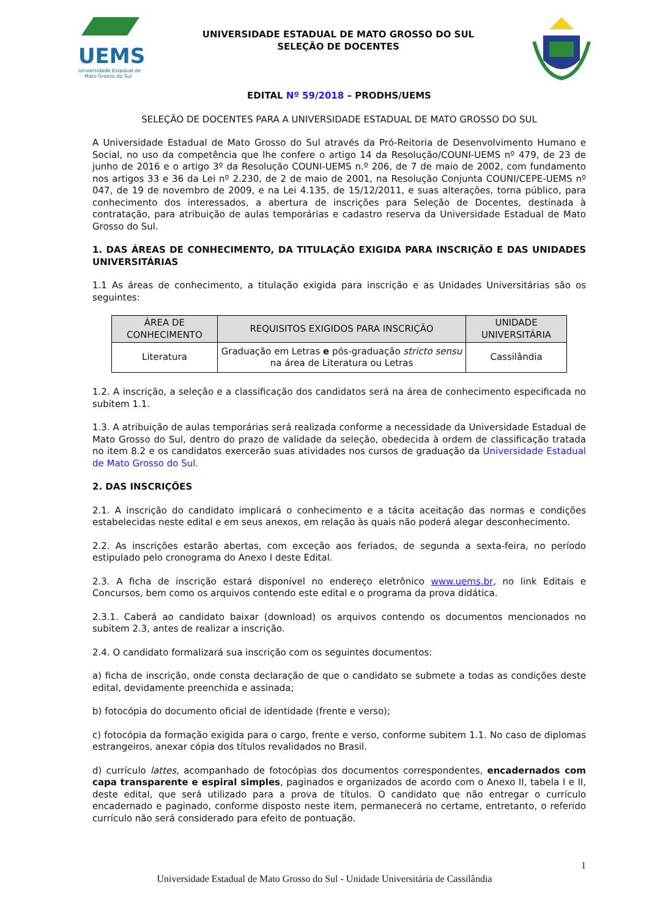UEMS
Universidade Estadual de
Mato Grosso do Sul
UNIVERSIDADE ESTADUAL DE MATO GROSSO DO SUL
SELEÇÃO DE DOCENTES
EDITAL Nº 59/2018 – PRODHS/UEMS
SELEÇÃO DE DOCENTES PARA A UNIVERSIDADE ESTADUAL DE MATO GROSSO DO SUL
A Universidade Estadual de Mato Grosso do Sul através da Pró-Reitoria de Desenvolvimento Humano e Social, no uso da competência que lhe confere o artigo 14 da Resolução/COUNI-UEMS nº 479, de 23 de junho de 2016 e o artigo 3º da Resolução COUNI-UEMS n.º 206, de 7 de maio de 2002, com fundamento nos artigos 33 e 36 da Lei nº 2.230, de 2 de maio de 2001, na Resolução Conjunta COUNI/CEPE-UEMS nº 047, de 19 de novembro de 2009, e na Lei 4.135, de 15/12/2011, e suas alterações, torna público, para conhecimento dos interessados, a abertura de inscrições para Seleção de Docentes, destinada à contratação, para atribuição de aulas temporárias e cadastro reserva da Universidade Estadual de Mato Grosso do Sul.
1. DAS ÁREAS DE CONHECIMENTO, DA TITULAÇÃO EXIGIDA PARA INSCRIÇÃO E DAS UNIDADES UNIVERSITÁRIAS
1.1 As áreas de conhecimento, a titulação exigida para inscrição e as Unidades Universitárias são os seguintes:
| ÁREA DE CONHECIMENTO | REQUISITOS EXIGIDOS PARA INSCRIÇÃO | UNIDADE UNIVERSITÁRIA |
| --- | --- | --- |
| Literatura | Graduação em Letras e pós-graduação stricto sensu na área de Literatura ou Letras | Cassilândia |
1.2. A inscrição, a seleção e a classificação dos candidatos será na área de conhecimento especificada no subitem 1.1.
1.3. A atribuição de aulas temporárias será realizada conforme a necessidade da Universidade Estadual de Mato Grosso do Sul, dentro do prazo de validade da seleção, obedecida à ordem de classificação tratada no item 8.2 e os candidatos exercerão suas atividades nos cursos de graduação da Universidade Estadual de Mato Grosso do Sul.
2. DAS INSCRIÇÕES
2.1. A inscrição do candidato implicará o conhecimento e a tácita aceitação das normas e condições estabelecidas neste edital e em seus anexos, em relação às quais não poderá alegar desconhecimento.
2.2. As inscrições estarão abertas, com exceção aos feriados, de segunda a sexta-feira, no período estipulado pelo cronograma do Anexo I deste Edital.
2.3. A ficha de inscrição estará disponível no endereço eletrônico www.uems.br, no link Editais e Concursos, bem como os arquivos contendo este edital e o programa da prova didática.
2.3.1. Caberá ao candidato baixar (download) os arquivos contendo os documentos mencionados no subitem 2.3, antes de realizar a inscrição.
2.4. O candidato formalizará sua inscrição com os seguintes documentos:
a) ficha de inscrição, onde consta declaração de que o candidato se submete a todas as condições deste edital, devidamente preenchida e assinada;
b) fotocópia do documento oficial de identidade (frente e verso);
c) fotocópia da formação exigida para o cargo, frente e verso, conforme subitem 1.1. No caso de diplomas estrangeiros, anexar cópia dos títulos revalidados no Brasil.
d) currículo lattes, acompanhado de fotocópias dos documentos correspondentes, encadernados com capa transparente e espiral simples, paginados e organizados de acordo com o Anexo II, tabela I e II, deste edital, que será utilizado para a prova de títulos. O candidato que não entregar o currículo encadernado e paginado, conforme disposto neste item, permanecerá no certame, entretanto, o referido currículo não será considerado para efeito de pontuação.
1
Universidade Estadual de Mato Grosso do Sul - Unidade Universitária de Cassilândia